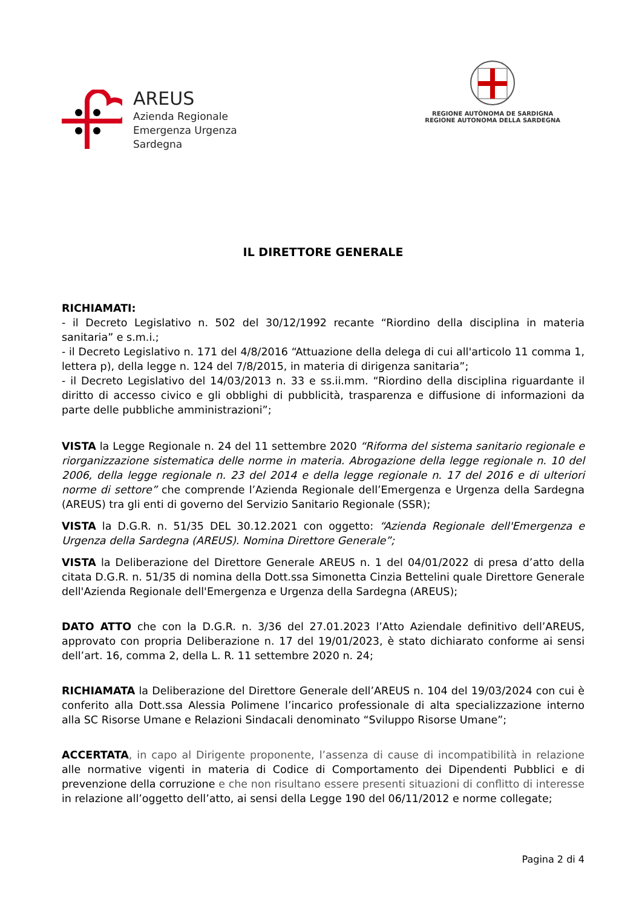AREUS
Azienda Regionale
Emergenza Urgenza
Sardegna
REGIONE AUTÒNOMA DE SARDIGNA
REGIONE AUTONOMA DELLA SARDEGNA
IL DIRETTORE GENERALE
RICHIAMATI:
- il Decreto Legislativo n. 502 del 30/12/1992 recante “Riordino della disciplina in materia sanitaria” e s.m.i.;
- il Decreto Legislativo n. 171 del 4/8/2016 “Attuazione della delega di cui all'articolo 11 comma 1, lettera p), della legge n. 124 del 7/8/2015, in materia di dirigenza sanitaria”;
- il Decreto Legislativo del 14/03/2013 n. 33 e ss.ii.mm. “Riordino della disciplina riguardante il diritto di accesso civico e gli obblighi di pubblicità, trasparenza e diffusione di informazioni da parte delle pubbliche amministrazioni”;
VISTA la Legge Regionale n. 24 del 11 settembre 2020 “Riforma del sistema sanitario regionale e riorganizzazione sistematica delle norme in materia. Abrogazione della legge regionale n. 10 del 2006, della legge regionale n. 23 del 2014 e della legge regionale n. 17 del 2016 e di ulteriori norme di settore” che comprende l’Azienda Regionale dell’Emergenza e Urgenza della Sardegna (AREUS) tra gli enti di governo del Servizio Sanitario Regionale (SSR);
VISTA la D.G.R. n. 51/35 DEL 30.12.2021 con oggetto: “Azienda Regionale dell'Emergenza e Urgenza della Sardegna (AREUS). Nomina Direttore Generale”;
VISTA la Deliberazione del Direttore Generale AREUS n. 1 del 04/01/2022 di presa d’atto della citata D.G.R. n. 51/35 di nomina della Dott.ssa Simonetta Cinzia Bettelini quale Direttore Generale dell'Azienda Regionale dell'Emergenza e Urgenza della Sardegna (AREUS);
DATO ATTO che con la D.G.R. n. 3/36 del 27.01.2023 l’Atto Aziendale definitivo dell’AREUS, approvato con propria Deliberazione n. 17 del 19/01/2023, è stato dichiarato conforme ai sensi dell’art. 16, comma 2, della L. R. 11 settembre 2020 n. 24;
RICHIAMATA la Deliberazione del Direttore Generale dell’AREUS n. 104 del 19/03/2024 con cui è conferito alla Dott.ssa Alessia Polimene l’incarico professionale di alta specializzazione interno alla SC Risorse Umane e Relazioni Sindacali denominato “Sviluppo Risorse Umane”;
ACCERTATA, in capo al Dirigente proponente, l’assenza di cause di incompatibilità in relazione alle normative vigenti in materia di Codice di Comportamento dei Dipendenti Pubblici e di prevenzione della corruzione e che non risultano essere presenti situazioni di conflitto di interesse in relazione all’oggetto dell’atto, ai sensi della Legge 190 del 06/11/2012 e norme collegate;
Pagina 2 di 4